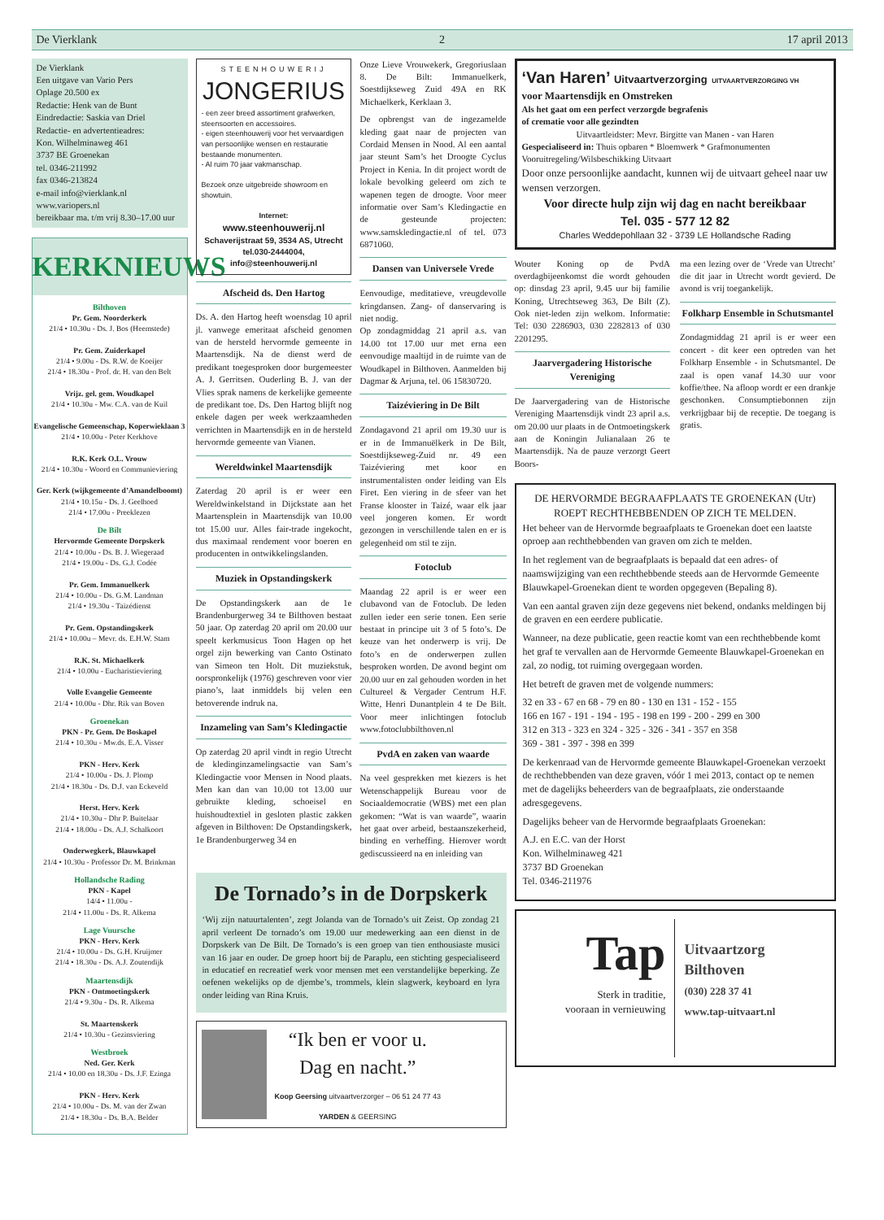De Vierklank 2 17 april 2013
De Vierklank
Een uitgave van Vario Pers
Oplage 20.500 ex
Redactie: Henk van de Bunt
Eindredactie: Saskia van Driel
Redactie- en advertentieadres:
Kon. Wilhelminaweg 461
3737 BE Groenekan
tel. 0346-211992
fax 0346-213824
e-mail info@vierklank.nl
www.variopers.nl
bereikbaar ma. t/m vrij 8.30–17.00 uur
KERKNIEUWS
Bilthoven
Pr. Gem. Noorderkerk
21/4 • 10.30u - Ds. J. Bos (Heemstede)
Pr. Gem. Zuiderkapel
21/4 • 9.00u - Ds. R.W. de Koeijer
21/4 • 18.30u - Prof. dr. H. van den Belt
Vrijz. gel. gem. Woudkapel
21/4 • 10.30u - Mw. C.A. van de Kuil
Evangelische Gemeenschap, Koperwieklaan 3
21/4 • 10.00u - Peter Kerkhove
R.K. Kerk O.L. Vrouw
21/4 • 10.30u - Woord en Communieviering
Ger. Kerk (wijkgemeente d’Amandelboomt)
21/4 • 10.15u - Ds. J. Geelhoed
21/4 • 17.00u - Preeklezen
De Bilt
Hervormde Gemeente Dorpskerk
21/4 • 10.00u - Ds. B. J. Wiegeraad
21/4 • 19.00u - Ds. G.J. Codée
Pr. Gem. Immanuelkerk
21/4 • 10.00u - Ds. G.M. Landman
21/4 • 19.30u - Taizédienst
Pr. Gem. Opstandingskerk
21/4 • 10.00u – Mevr. ds. E.H.W. Stam
R.K. St. Michaelkerk
21/4 • 10.00u - Eucharistieviering
Volle Evangelie Gemeente
21/4 • 10.00u - Dhr. Rik van Boven
Groenekan
PKN - Pr. Gem. De Boskapel
21/4 • 10.30u - Mw.ds. E.A. Visser
PKN - Herv. Kerk
21/4 • 10.00u - Ds. J. Plomp
21/4 • 18.30u - Ds. D.J. van Eckeveld
Herst. Herv. Kerk
21/4 • 10.30u - Dhr P. Buitelaar
21/4 • 18.00u - Ds. A.J. Schalkoort
Onderwegkerk, Blauwkapel
21/4 • 10.30u - Professor Dr. M. Brinkman
Hollandsche Rading
PKN - Kapel
14/4 • 11.00u -
21/4 • 11.00u - Ds. R. Alkema
Lage Vuursche
PKN - Herv. Kerk
21/4 • 10.00u - Ds. G.H. Kruijmer
21/4 • 18.30u - Ds. A.J. Zoutendijk
Maartensdijk
PKN - Ontmoetingskerk
21/4 • 9.30u - Ds. R. Alkema
St. Maartenskerk
21/4 • 10.30u - Gezinsviering
Westbroek
Ned. Ger. Kerk
21/4 • 10.00 en 18.30u - Ds. J.F. Ezinga
PKN - Herv. Kerk
21/4 • 10.00u - Ds. M. van der Zwan
21/4 • 18.30u - Ds. B.A. Belder
STEENHOUWERIJ
JONGERIUS
- een zeer breed assortiment grafwerken, steensoorten en accessoires.
- eigen steenhouwerij voor het vervaardigen van persoonlijke wensen en restauratie bestaande monumenten.
- Al ruim 70 jaar vakmanschap.
Bezoek onze uitgebreide showroom en showtuin.
Internet:
www.steenhouwerij.nl
Schaverijstraat 59, 3534 AS, Utrecht
tel.030-2444004, info@steenhouwerij.nl
Afscheid ds. Den Hartog
Ds. A. den Hartog heeft woensdag 10 april jl. vanwege emeritaat afscheid genomen van de hersteld hervormde gemeente in Maartensdijk. Na de dienst werd de predikant toegesproken door burgemeester A. J. Gerritsen. Ouderling B. J. van der Vlies sprak namens de kerkelijke gemeente de predikant toe. Ds. Den Hartog blijft nog enkele dagen per week werkzaamheden verrichten in Maartensdijk en in de hersteld hervormde gemeente van Vianen.
Wereldwinkel Maartensdijk
Zaterdag 20 april is er weer een Wereldwinkelstand in Dijckstate aan het Maartensplein in Maartensdijk van 10.00 tot 15.00 uur. Alles fair-trade ingekocht, dus maximaal rendement voor boeren en producenten in ontwikkelingslanden.
Muziek in Opstandingskerk
De Opstandingskerk aan de 1e Brandenburgerweg 34 te Bilthoven bestaat 50 jaar. Op zaterdag 20 april om 20.00 uur speelt kerkmusicus Toon Hagen op het orgel zijn bewerking van Canto Ostinato van Simeon ten Holt. Dit muziekstuk, oorspronkelijk (1976) geschreven voor vier piano’s, laat inmiddels bij velen een betoverende indruk na.
Inzameling van Sam’s Kledingactie
Op zaterdag 20 april vindt in regio Utrecht de kledinginzamelingsactie van Sam’s Kledingactie voor Mensen in Nood plaats. Men kan dan van 10.00 tot 13.00 uur gebruikte kleding, schoeisel en huishoudtextiel in gesloten plastic zakken afgeven in Bilthoven: De Opstandingskerk, 1e Brandenburgerweg 34 en
Onze Lieve Vrouwekerk, Gregoriuslaan 8. De Bilt: Immanuelkerk, Soestdijkseweg Zuid 49A en RK Michaelkerk, Kerklaan 3.
De opbrengst van de ingezamelde kleding gaat naar de projecten van Cordaid Mensen in Nood. Al een aantal jaar steunt Sam’s het Droogte Cyclus Project in Kenia. In dit project wordt de lokale bevolking geleerd om zich te wapenen tegen de droogte. Voor meer informatie over Sam’s Kledingactie en de gesteunde projecten: www.samskledingactie.nl of tel. 073 6871060.
Dansen van Universele Vrede
Eenvoudige, meditatieve, vreugdevolle kringdansen. Zang- of danservaring is niet nodig.
Op zondagmiddag 21 april a.s. van 14.00 tot 17.00 uur met erna een eenvoudige maaltijd in de ruimte van de Woudkapel in Bilthoven. Aanmelden bij Dagmar & Arjuna, tel. 06 15830720.
Taizéviering in De Bilt
Zondagavond 21 april om 19.30 uur is er in de Immanuëlkerk in De Bilt, Soestdijkseweg-Zuid nr. 49 een Taizéviering met koor en instrumentalisten onder leiding van Els Firet. Een viering in de sfeer van het Franse klooster in Taizé, waar elk jaar veel jongeren komen. Er wordt gezongen in verschillende talen en er is gelegenheid om stil te zijn.
Fotoclub
Maandag 22 april is er weer een clubavond van de Fotoclub. De leden zullen ieder een serie tonen. Een serie bestaat in principe uit 3 of 5 foto’s. De keuze van het onderwerp is vrij. De foto’s en de onderwerpen zullen besproken worden. De avond begint om 20.00 uur en zal gehouden worden in het Cultureel & Vergader Centrum H.F. Witte, Henri Dunantplein 4 te De Bilt. Voor meer inlichtingen fotoclub www.fotoclubbilthoven.nl
PvdA en zaken van waarde
Na veel gesprekken met kiezers is het Wetenschappelijk Bureau voor de Sociaaldemocratie (WBS) met een plan gekomen: “Wat is van waarde”, waarin het gaat over arbeid, bestaanszekerheid, binding en verheffing. Hierover wordt gediscussieerd na en inleiding van
De Tornado’s in de Dorpskerk
‘Wij zijn natuurtalenten’, zegt Jolanda van de Tornado’s uit Zeist. Op zondag 21 april verleent De tornado’s om 19.00 uur medewerking aan een dienst in de Dorpskerk van De Bilt. De Tornado’s is een groep van tien enthousiaste musici van 16 jaar en ouder. De groep hoort bij de Paraplu, een stichting gespecialiseerd in educatief en recreatief werk voor mensen met een verstandelijke beperking. Ze oefenen wekelijks op de djembe’s, trommels, klein slagwerk, keyboard en lyra onder leiding van Rina Kruis.
“Ik ben er voor u.
Dag en nacht.”
Koop Geersing uitvaartverzorger – 06 51 24 77 43
YARDEN & GEERSING
‘Van Haren’ Uitvaartverzorging UITVAARTVERZORGING VH
voor Maartensdijk en Omstreken
Als het gaat om een perfect verzorgde begrafenis
of crematie voor alle gezindten
Uitvaartleidster: Mevr. Birgitte van Manen - van Haren
Gespecialiseerd in: Thuis opbaren * Bloemwerk * Grafmonumenten Vooruitregeling/Wilsbeschikking Uitvaart
Door onze persoonlijke aandacht, kunnen wij de uitvaart geheel naar uw wensen verzorgen.
Voor directe hulp zijn wij dag en nacht bereikbaar
Tel. 035 - 577 12 82
Charles Weddepohllaan 32 - 3739 LE Hollandsche Rading
Wouter Koning op de PvdA overdagbijeenkomst die wordt gehouden op: dinsdag 23 april, 9.45 uur bij familie Koning, Utrechtseweg 363, De Bilt (Z). Ook niet-leden zijn welkom. Informatie: Tel: 030 2286903, 030 2282813 of 030 2201295.
Jaarvergadering Historische Vereniging
De Jaarvergadering van de Historische Vereniging Maartensdijk vindt 23 april a.s. om 20.00 uur plaats in de Ontmoetingskerk aan de Koningin Julianalaan 26 te Maartensdijk. Na de pauze verzorgt Geert Boors-
ma een lezing over de ‘Vrede van Utrecht’ die dit jaar in Utrecht wordt gevierd. De avond is vrij toegankelijk.
Folkharp Ensemble in Schutsmantel
Zondagmiddag 21 april is er weer een concert - dit keer een optreden van het Folkharp Ensemble - in Schutsmantel. De zaal is open vanaf 14.30 uur voor koffie/thee. Na afloop wordt er een drankje geschonken. Consumptiebonnen zijn verkrijgbaar bij de receptie. De toegang is gratis.
DE HERVORMDE BEGRAAFPLAATS TE GROENEKAN (Utr) ROEPT RECHTHEBBENDEN OP ZICH TE MELDEN.
Het beheer van de Hervormde begraafplaats te Groenekan doet een laatste oproep aan rechthebbenden van graven om zich te melden.
In het reglement van de begraafplaats is bepaald dat een adres- of naamswijziging van een rechthebbende steeds aan de Hervormde Gemeente Blauwkapel-Groenekan dient te worden opgegeven (Bepaling 8).
Van een aantal graven zijn deze gegevens niet bekend, ondanks meldingen bij de graven en een eerdere publicatie.
Wanneer, na deze publicatie, geen reactie komt van een rechthebbende komt het graf te vervallen aan de Hervormde Gemeente Blauwkapel-Groenekan en zal, zo nodig, tot ruiming overgegaan worden.
Het betreft de graven met de volgende nummers:
32 en 33 - 67 en 68 - 79 en 80 - 130 en 131 - 152 - 155
166 en 167 - 191 - 194 - 195 - 198 en 199 - 200 - 299 en 300
312 en 313 - 323 en 324 - 325 - 326 - 341 - 357 en 358
369 - 381 - 397 - 398 en 399
De kerkenraad van de Hervormde gemeente Blauwkapel-Groenekan verzoekt de rechthebbenden van deze graven, vóór 1 mei 2013, contact op te nemen met de dagelijks beheerders van de begraafplaats, zie onderstaande adresgegevens.
Dagelijks beheer van de Hervormde begraafplaats Groenekan:
A.J. en E.C. van der Horst
Kon. Wilhelminaweg 421
3737 BD Groenekan
Tel. 0346-211976
Tap
Sterk in traditie,
vooraan in vernieuwing
Uitvaartzorg
Bilthoven
(030) 228 37 41
www.tap-uitvaart.nl